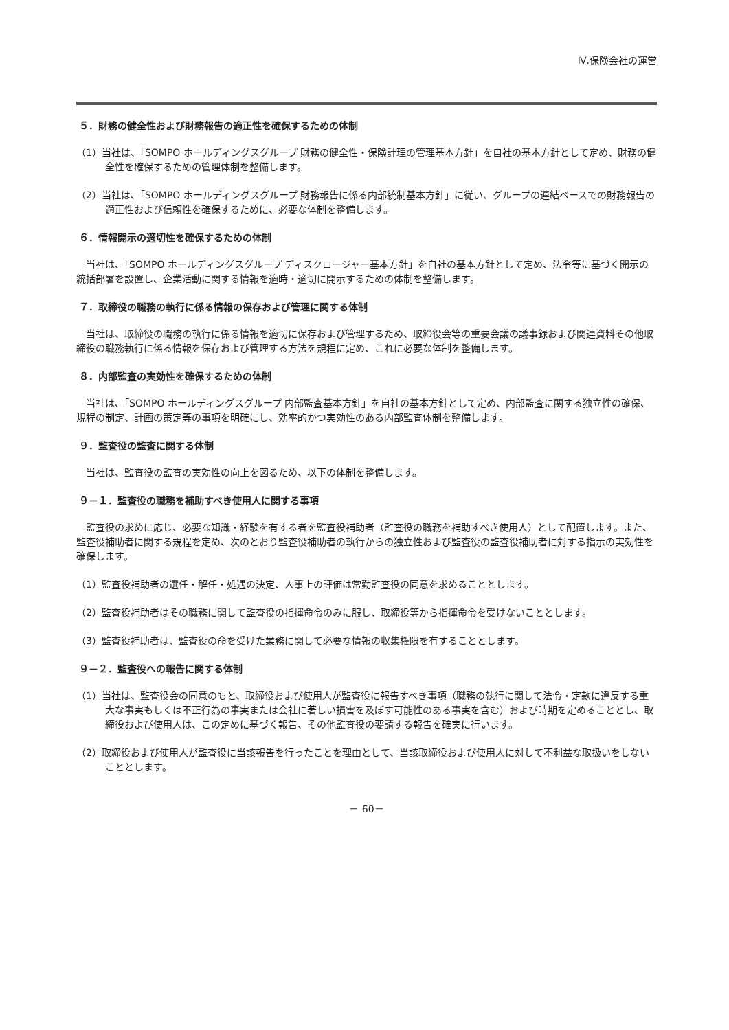Ⅳ.保険会社の運営
５．財務の健全性および財務報告の適正性を確保するための体制
（1）当社は、「SOMPO ホールディングスグループ 財務の健全性・保険計理の管理基本方針」を自社の基本方針として定め、財務の健全性を確保するための管理体制を整備します。
（2）当社は、「SOMPO ホールディングスグループ 財務報告に係る内部統制基本方針」に従い、グループの連結ベースでの財務報告の適正性および信頼性を確保するために、必要な体制を整備します。
６．情報開示の適切性を確保するための体制
当社は、「SOMPO ホールディングスグループ ディスクロージャー基本方針」を自社の基本方針として定め、法令等に基づく開示の統括部署を設置し、企業活動に関する情報を適時・適切に開示するための体制を整備します。
７．取締役の職務の執行に係る情報の保存および管理に関する体制
当社は、取締役の職務の執行に係る情報を適切に保存および管理するため、取締役会等の重要会議の議事録および関連資料その他取締役の職務執行に係る情報を保存および管理する方法を規程に定め、これに必要な体制を整備します。
８．内部監査の実効性を確保するための体制
当社は、「SOMPO ホールディングスグループ 内部監査基本方針」を自社の基本方針として定め、内部監査に関する独立性の確保、規程の制定、計画の策定等の事項を明確にし、効率的かつ実効性のある内部監査体制を整備します。
９．監査役の監査に関する体制
当社は、監査役の監査の実効性の向上を図るため、以下の体制を整備します。
９－１．監査役の職務を補助すべき使用人に関する事項
監査役の求めに応じ、必要な知識・経験を有する者を監査役補助者（監査役の職務を補助すべき使用人）として配置します。また、監査役補助者に関する規程を定め、次のとおり監査役補助者の執行からの独立性および監査役の監査役補助者に対する指示の実効性を確保します。
（1）監査役補助者の選任・解任・処遇の決定、人事上の評価は常勤監査役の同意を求めることとします。
（2）監査役補助者はその職務に関して監査役の指揮命令のみに服し、取締役等から指揮命令を受けないこととします。
（3）監査役補助者は、監査役の命を受けた業務に関して必要な情報の収集権限を有することとします。
９－２．監査役への報告に関する体制
（1）当社は、監査役会の同意のもと、取締役および使用人が監査役に報告すべき事項（職務の執行に関して法令・定款に違反する重大な事実もしくは不正行為の事実または会社に著しい損害を及ぼす可能性のある事実を含む）および時期を定めることとし、取締役および使用人は、この定めに基づく報告、その他監査役の要請する報告を確実に行います。
（2）取締役および使用人が監査役に当該報告を行ったことを理由として、当該取締役および使用人に対して不利益な取扱いをしないこととします。
－ 60－